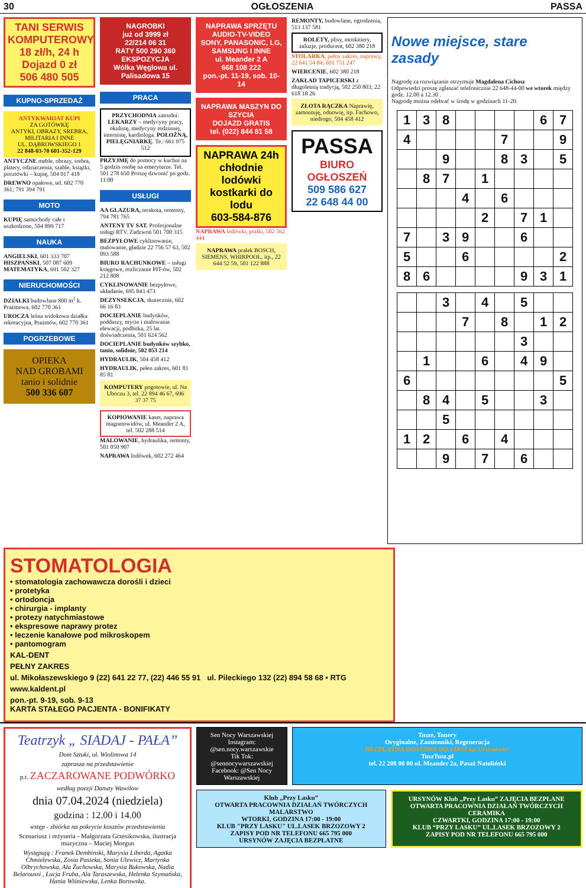30 OGŁOSZENIA PASSA
TANI SERWIS KOMPUTEROWY
18 zł/h, 24 h
Dojazd 0 zł
506 480 505
KUPNO-SPRZEDAŻ
ANTYKWARIAT KUPI
ZA GOTÓWKĘ
ANTYKI, OBRAZY, SREBRA, MILITARIA I INNE
UL. DĄBROWSKIEGO 1
22 848-03-70 601-352-129
ANTYCZNE meble, obrazy, srebra, platery, odznaczenia, szable, książki, pocztówki – kupię, 504 017 418
DREWNO opałowe, tel. 602 770 361; 791 394 791
MOTO
KUPIĘ samochody całe i uszkodzone, 504 899 717
NAUKA
ANGIELSKI, 601 333 707
HISZPAŃSKI, 507 087 609
MATEMATYKA, 691 502 327
NIERUCHOMOŚCI
DZIAŁKI budowlane 800 m<sup>2</sup> k. Prażmowa, 602 770 361
UROCZA leśna widokowa działka rekreacyjna, Prażmów, 602 770 361
POGRZEBOWE
OPIEKA
NAD GROBAMI
tanio i solidnie
500 336 607
NAGROBKI
już od 3999 zł
22/214 06 31
RATY 500 290 360
EKSPOZYCJA
Wólka Węglowa ul. Palisadowa 15
PRACA
PRZYCHODNIA zatrudni: LEKARZY – medycyny pracy, okulistę, medycyny rodzinnej, internistę, kardiologa. POŁOŻNĄ, PIELĘGNIARKĘ. Te.: 661 975 512
PRZYJMĘ do pomocy w kuchni na 5 godzin osobę na emeryturze. Tel. 501 278 650 Proszę dzwonić po godz. 11:00
USŁUGI
AA GLAZURA, terakota, remonty, 794 781 765
ANTENY TV SAT. Profesjonalne usługi RTV. Zadzwoń 501 700 315
BEZPYŁOWE cyklinowanie, malowanie, gładzie 22 756 57 63, 502 093 588
BIURO RACHUNKOWE – usługi księgowe, rozliczanie PIT-ów, 502 212 808
CYKLINOWANIE bezpyłowe, układanie, 695 843 473
DEZYNSEKCJA, skutecznie, 602 66 16 83
DOCIEPLANIE budynków, poddaszy, mycie i malowanie elewacji, podbitka, 25 lat doświadczenia, 501 624 562
DOCIEPLANIE budynków szybko, tanio, solidnie, 502 053 214
HYDRAULIK, 504 458 412
HYDRAULIK, pełen zakres, 601 81 85 81
KOMPUTERY pogotowie, ul. Na Uboczu 3, tel. 22 894 46 67, 696 37 37 75
KOPIOWANIE kaset, naprawa magnetowidów, ul. Meander 2 A, tel. 502 288 514
MALOWANIE, hydraulika, remonty, 501 050 907
NAPRAWA lodówek, 602 272 464
NAPRAWA SPRZĘTU AUDIO-TV-VIDEO
SONY, PANASONIC, LG, SAMSUNG I INNE
ul. Meander 2 A
668 108 222
pon.-pt. 11-19, sob. 10-14
NAPRAWA MASZYN DO SZYCIA
DOJAZD GRATIS
tel. (022) 844 81 58
NAPRAWA 24h
chłodnie lodówki kostkarki do lodu
603-584-876
NAPRAWA lodówki, pralki, 502 562 444
NAPRAWA pralek BOSCH, SIEMENS, WHIRPOOL, itp., 22 644 52 59, 501 122 888
REMONTY, budowlane, ogrodzenia, 513 137 581
ROLETY, plisy, moskitiery, żaluzje, producent, 602 380 218
STOLARKA, pełny zakres, naprawy, 22 641 54 84; 601 751 247
WIERCENIE, 602 380 218
ZAKŁAD TAPICERSKI z długoletnią tradycją, 502 250 803; 22 618 18 26
ZŁOTA RĄCZKA Naprawię, zamontuję, odnowię, itp. Fachowo, niedrogo, 504 458 412
PASSA
BIURO OGŁOSZEŃ
509 586 627
22 648 44 00
Nowe miejsce, stare zasady
Nagrodę za rozwiązanie otrzymuje Magdalena Cichosz
Odpowiedzi proszę zgłaszać telefonicznie 22 648-44-00 we wtorek między godz. 12.00 a 12.30 .
Nagrodę można odebrać w środę w godzinach 11-20.
| 1 | 3 | 8 | | | | | 6 | 7 |
| 4 | | | | | 7 | | | 9 |
| | | 9 | | | 8 | 3 | | 5 |
| | 8 | 7 | | 1 | | | | |
| | | | 4 | | 6 | | | |
| | | | | 2 | | 7 | 1 | |
| 7 | | 3 | 9 | | | 6 | | |
| 5 | | | 6 | | | | | 2 |
| 8 | 6 | | | | | 9 | 3 | 1 |
| | | 3 | | 4 | | 5 | | |
| | | | 7 | | 8 | | 1 | 2 |
| | | | | | | 3 | | |
| | 1 | | | 6 | | 4 | 9 | |
| 6 | | | | | | | | 5 |
| | 8 | 4 | | 5 | | | 3 | |
| | | 5 | | | | | | |
| 1 | 2 | | 6 | | 4 | | | |
| | | 9 | | 7 | | 6 | | |
STOMATOLOGIA
• stomatologia zachowawcza dorośli i dzieci
• protetyka
• ortodoncja
• chirurgia - implanty
• protezy natychmiastowe
• ekspresowe naprawy protez
• leczenie kanałowe pod mikroskopem
• pantomogram
KAL-DENT
PEŁNY ZAKRES
ul. Mikołaszewskiego 9 (22) 641 22 77, (22) 446 55 91 ul. Pileckiego 132 (22) 894 58 68 • RTG
www.kaldent.pl
pon.-pt. 9-19, sob. 9-13
KARTA STAŁEGO PACJENTA - BONIFIKATY
Teatrzyk „ SIADAJ - PAŁA”
Dom Sztuki, ul. Wiolinowa 14
zaprasza na przedstawienie
p.t. ZACZAROWANE PODWÓRKO
według poezji Danuty Wawiłow
dnia 07.04.2024 (niedziela)
godzina : 12.00 i 14.00
wstęp - zbiórka na pokrycie kosztów przedstawienia
Scenariusz i reżyseria - Małgorzata Grzesikowska, ilustracja muzyczna – Maciej Morgun
Występują : Franek Dembinski, Marysia Liberda, Agatka Chmielewska, Zosia Pasieka, Sonia Ulewicz, Martynka Olbrychowska, Ala Żuchowska, Marysia Bukowska, Nadia Belaroussi , Łucja Fruba, Ala Taraszewska, Helenka Szymańska, Hania Wiśniewska, Lenka Borowska.
Sen Nocy Warszawskiej
Instagram: @sen.nocy.warszawskie
Tik Tok: @sennocywarszawskiej
Facebook: @Sen Nocy Warszawskiej
Tusze, Tonery
Oryginalne, Zamienniki, Regeneracja
BEZPŁATNA DOSTAWA DO FIRM na Ursynowie!
TuszTusz.pl
tel. 22 208 00 00 ul. Meander 2a, Pasaż Natoliński
Klub „Przy Lasku”
OTWARTA PRACOWNIA DZIAŁAŃ TWÓRCZYCH
MALARSTWO
WTORKI, GODZINA 17:00 - 19:00
KLUB "PRZY LASKU" UL.LASEK BRZOZOWY 2
ZAPISY POD NR TELEFONU 665 795 000
URSYNÓW ZAJĘCIA BEZPŁATNE
URSYNÓW Klub „Przy Lasku” ZAJĘCIA BEZPŁANE
OTWARTA PRACOWNIA DZIAŁAŃ TWÓRCZYCH
CERAMIKA
CZWARTKI, GODZINA 17:00 - 19:00
KLUB “PRZY LASKU” UL.LASEK BRZOZOWY 2
ZAPISY POD NR TELEFONU 665 795 000